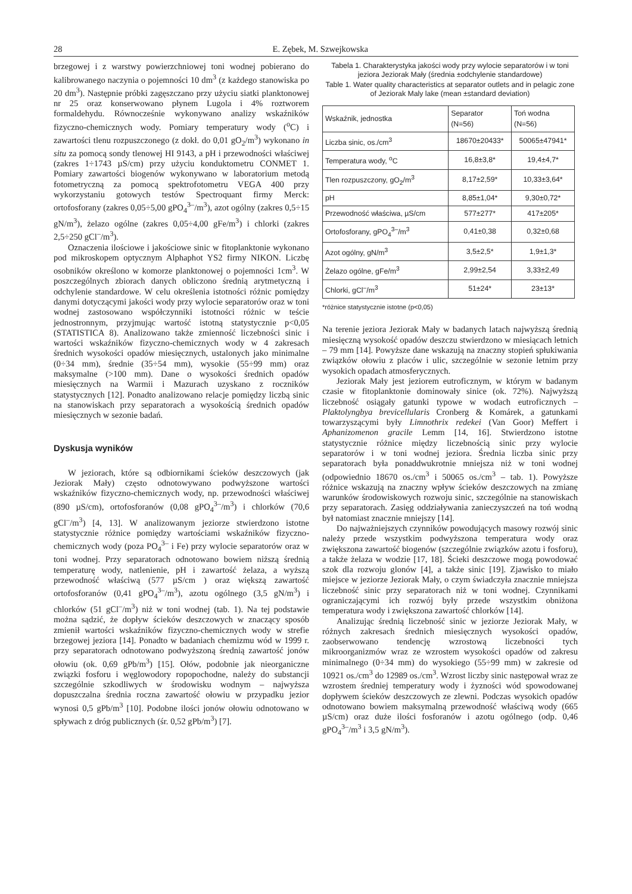28 E. Zębek, M. Szwejkowska
brzegowej i z warstwy powierzchniowej toni wodnej pobierano do kalibrowanego naczynia o pojemności 10 dm<sup>3</sup> (z każdego stanowiska po 20 dm<sup>3</sup>). Następnie próbki zagęszczano przy użyciu siatki planktonowej nr 25 oraz konserwowano płynem Lugola i 4% roztworem formaldehydu. Równocześnie wykonywano analizy wskaźników fizyczno-chemicznych wody. Pomiary temperatury wody (<sup>o</sup>C) i zawartości tlenu rozpuszczonego (z dokł. do 0,01 gO<sub>2</sub>/m<sup>3</sup>) wykonano in situ za pomocą sondy tlenowej HI 9143, a pH i przewodności właściwej (zakres 1÷1743 µS/cm) przy użyciu konduktometru CONMET 1. Pomiary zawartości biogenów wykonywano w laboratorium metodą fotometryczną za pomocą spektrofotometru VEGA 400 przy wykorzystaniu gotowych testów Spectroquant firmy Merck: ortofosforany (zakres 0,05÷5,00 gPO<sub>4</sub><sup>3–</sup>/m<sup>3</sup>), azot ogólny (zakres 0,5÷15 gN/m<sup>3</sup>), żelazo ogólne (zakres 0,05÷4,00 gFe/m<sup>3</sup>) i chlorki (zakres 2,5÷250 gCl<sup>–</sup>/m<sup>3</sup>).
Oznaczenia ilościowe i jakościowe sinic w fitoplanktonie wykonano pod mikroskopem optycznym Alphaphot YS2 firmy NIKON. Liczbę osobników określono w komorze planktonowej o pojemności 1cm<sup>3</sup>. W poszczególnych zbiorach danych obliczono średnią arytmetyczną i odchylenie standardowe. W celu określenia istotności różnic pomiędzy danymi dotyczącymi jakości wody przy wylocie separatorów oraz w toni wodnej zastosowano współczynniki istotności różnic w teście jednostronnym, przyjmując wartość istotną statystycznie p<0,05 (STATISTICA 8). Analizowano także zmienność liczebności sinic i wartości wskaźników fizyczno-chemicznych wody w 4 zakresach średnich wysokości opadów miesięcznych, ustalonych jako minimalne (0÷34 mm), średnie (35÷54 mm), wysokie (55÷99 mm) oraz maksymalne (>100 mm). Dane o wysokości średnich opadów miesięcznych na Warmii i Mazurach uzyskano z roczników statystycznych [12]. Ponadto analizowano relacje pomiędzy liczbą sinic na stanowiskach przy separatorach a wysokością średnich opadów miesięcznych w sezonie badań.
Dyskusja wyników
W jeziorach, które są odbiornikami ścieków deszczowych (jak Jeziorak Mały) często odnotowywano podwyższone wartości wskaźników fizyczno-chemicznych wody, np. przewodności właściwej (890 µS/cm), ortofosforanów (0,08 gPO<sub>4</sub><sup>3–</sup>/m<sup>3</sup>) i chlorków (70,6 gCl<sup>–</sup>/m<sup>3</sup>) [4, 13]. W analizowanym jeziorze stwierdzono istotne statystycznie różnice pomiędzy wartościami wskaźników fizyczno-chemicznych wody (poza PO<sub>4</sub><sup>3–</sup> i Fe) przy wylocie separatorów oraz w toni wodnej. Przy separatorach odnotowano bowiem niższą średnią temperaturę wody, natlenienie, pH i zawartość żelaza, a wyższą przewodność właściwą (577 µS/cm ) oraz większą zawartość ortofosforanów (0,41 gPO<sub>4</sub><sup>3–</sup>/m<sup>3</sup>), azotu ogólnego (3,5 gN/m<sup>3</sup>) i chlorków (51 gCl<sup>–</sup>/m<sup>3</sup>) niż w toni wodnej (tab. 1). Na tej podstawie można sądzić, że dopływ ścieków deszczowych w znaczący sposób zmienił wartości wskaźników fizyczno-chemicznych wody w strefie brzegowej jeziora [14]. Ponadto w badaniach chemizmu wód w 1999 r. przy separatorach odnotowano podwyższoną średnią zawartość jonów ołowiu (ok. 0,69 gPb/m<sup>3</sup>) [15]. Ołów, podobnie jak nieorganiczne związki fosforu i węglowodory ropopochodne, należy do substancji szczególnie szkodliwych w środowisku wodnym – najwyższa dopuszczalna średnia roczna zawartość ołowiu w przypadku jezior wynosi 0,5 gPb/m<sup>3</sup> [10]. Podobne ilości jonów ołowiu odnotowano w spływach z dróg publicznych (śr. 0,52 gPb/m<sup>3</sup>) [7].
Tabela 1. Charakterystyka jakości wody przy wylocie separatorów i w toni jeziora Jeziorak Mały (średnia ±odchylenie standardowe)
Table 1. Water quality characteristics at separator outlets and in pelagic zone of Jeziorak Maly lake (mean ±standard deviation)
| Wskaźnik, jednostka | Separator (N=56) | Toń wodna (N=56) |
| --- | --- | --- |
| Liczba sinic, os./cm<sup>3</sup> | 18670±20433* | 50065±47941* |
| Temperatura wody, <sup>o</sup>C | 16,8±3,8* | 19,4±4,7* |
| Tlen rozpuszczony, gO<sub>2</sub>/m<sup>3</sup> | 8,17±2,59* | 10,33±3,64* |
| pH | 8,85±1,04* | 9,30±0,72* |
| Przewodność właściwa, µS/cm | 577±277* | 417±205* |
| Ortofosforany, gPO<sub>4</sub><sup>3–</sup>/m<sup>3</sup> | 0,41±0,38 | 0,32±0,68 |
| Azot ogólny, gN/m<sup>3</sup> | 3,5±2,5* | 1,9±1,3* |
| Żelazo ogólne, gFe/m<sup>3</sup> | 2,99±2,54 | 3,33±2,49 |
| Chlorki, gCl<sup>–</sup>/m<sup>3</sup> | 51±24* | 23±13* |
*różnice statystycznie istotne (p<0,05)
Na terenie jeziora Jeziorak Mały w badanych latach najwyższą średnią miesięczną wysokość opadów deszczu stwierdzono w miesiącach letnich – 79 mm [14]. Powyższe dane wskazują na znaczny stopień spłukiwania związków ołowiu z placów i ulic, szczególnie w sezonie letnim przy wysokich opadach atmosferycznych.
Jeziorak Mały jest jeziorem eutroficznym, w którym w badanym czasie w fitoplanktonie dominowały sinice (ok. 72%). Najwyższą liczebność osiągały gatunki typowe w wodach eutroficznych – Plaktolyngbya brevicellularis Cronberg & Komárek, a gatunkami towarzyszącymi były Limnothrix redekei (Van Goor) Meffert i Aphanizomenon gracile Lemm [14, 16]. Stwierdzono istotne statystycznie różnice między liczebnością sinic przy wylocie separatorów i w toni wodnej jeziora. Średnia liczba sinic przy separatorach była ponaddwukrotnie mniejsza niż w toni wodnej (odpowiednio 18670 os./cm<sup>3</sup> i 50065 os./cm<sup>3</sup> – tab. 1). Powyższe różnice wskazują na znaczny wpływ ścieków deszczowych na zmianę warunków środowiskowych rozwoju sinic, szczególnie na stanowiskach przy separatorach. Zasięg oddziaływania zanieczyszczeń na toń wodną był natomiast znacznie mniejszy [14].
Do najważniejszych czynników powodujących masowy rozwój sinic należy przede wszystkim podwyższona temperatura wody oraz zwiększona zawartość biogenów (szczególnie związków azotu i fosforu), a także żelaza w wodzie [17, 18]. Ścieki deszczowe mogą powodować szok dla rozwoju glonów [4], a także sinic [19]. Zjawisko to miało miejsce w jeziorze Jeziorak Mały, o czym świadczyła znacznie mniejsza liczebność sinic przy separatorach niż w toni wodnej. Czynnikami ograniczającymi ich rozwój były przede wszystkim obniżona temperatura wody i zwiększona zawartość chlorków [14].
Analizując średnią liczebność sinic w jeziorze Jeziorak Mały, w różnych zakresach średnich miesięcznych wysokości opadów, zaobserwowano tendencję wzrostową liczebności tych mikroorganizmów wraz ze wzrostem wysokości opadów od zakresu minimalnego (0÷34 mm) do wysokiego (55÷99 mm) w zakresie od 10921 os./cm<sup>3</sup> do 12989 os./cm<sup>3</sup>. Wzrost liczby sinic następował wraz ze wzrostem średniej temperatury wody i żyzności wód spowodowanej dopływem ścieków deszczowych ze zlewni. Podczas wysokich opadów odnotowano bowiem maksymalną przewodność właściwą wody (665 µS/cm) oraz duże ilości fosforanów i azotu ogólnego (odp. 0,46 gPO<sub>4</sub><sup>3–</sup>/m<sup>3</sup> i 3,5 gN/m<sup>3</sup>).